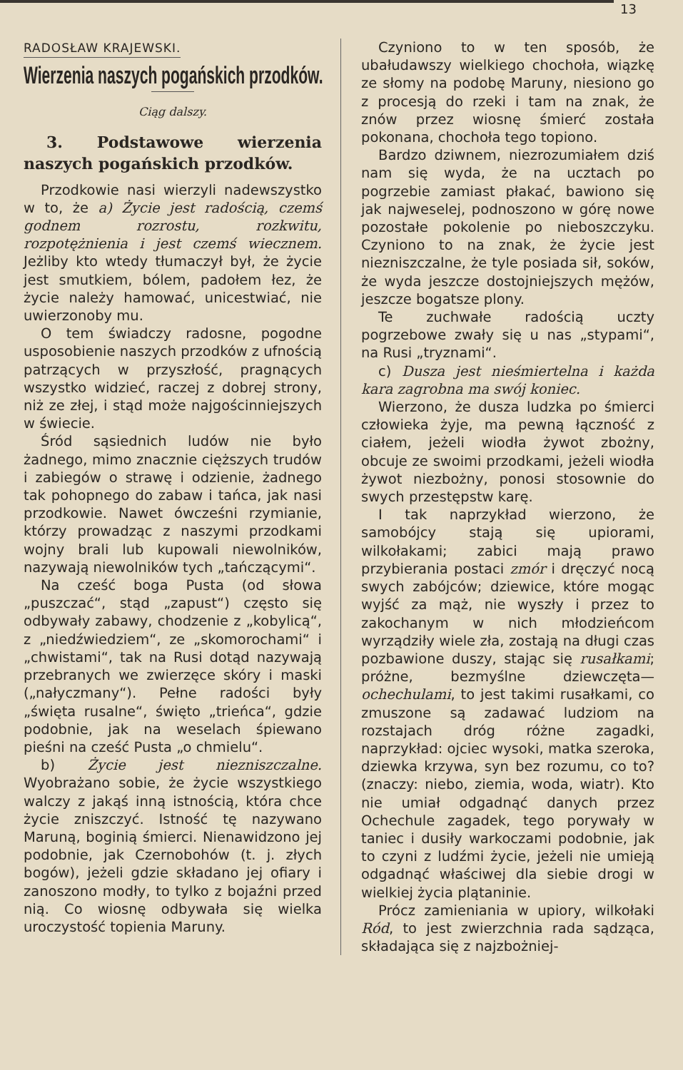13
RADOSŁAW KRAJEWSKI.
Wierzenia naszych pogańskich przodków.
Ciąg dalszy.
3. Podstawowe wierzenia naszych pogańskich przodków.
Przodkowie nasi wierzyli nadewszystko w to, że a) Życie jest radością, czemś godnem rozrostu, rozkwitu, rozpotężnienia i jest czemś wiecznem. Jeżliby kto wtedy tłumaczył był, że życie jest smutkiem, bólem, padołem łez, że życie należy hamować, unicestwiać, nie uwierzonoby mu.
O tem świadczy radosne, pogodne usposobienie naszych przodków z ufnością patrzących w przyszłość, pragnących wszystko widzieć, raczej z dobrej strony, niż ze złej, i stąd może najgościnniejszych w świecie.
Śród sąsiednich ludów nie było żadnego, mimo znacznie cięższych trudów i zabiegów o strawę i odzienie, żadnego tak pohopnego do zabaw i tańca, jak nasi przodkowie. Nawet ówcześni rzymianie, którzy prowadząc z naszymi przodkami wojny brali lub kupowali niewolników, nazywają niewolników tych „tańczącymi“.
Na cześć boga Pusta (od słowa „puszczać“, stąd „zapust“) często się odbywały zabawy, chodzenie z „kobylicą“, z „niedźwiedziem“, ze „skomorochami“ i „chwistami“, tak na Rusi dotąd nazywają przebranych we zwierzęce skóry i maski („nałyczmany“). Pełne radości były „święta rusalne“, święto „trieńca“, gdzie podobnie, jak na weselach śpiewano pieśni na cześć Pusta „o chmielu“.
b) Życie jest niezniszczalne. Wyobrażano sobie, że życie wszystkiego walczy z jakąś inną istnością, która chce życie zniszczyć. Istność tę nazywano Maruną, boginią śmierci. Nienawidzono jej podobnie, jak Czernobohów (t. j. złych bogów), jeżeli gdzie składano jej ofiary i zanoszono modły, to tylko z bojaźni przed nią. Co wiosnę odbywała się wielka uroczystość topienia Maruny.
Czyniono to w ten sposób, że ubałudawszy wielkiego chochoła, wiązkę ze słomy na podobę Maruny, niesiono go z procesją do rzeki i tam na znak, że znów przez wiosnę śmierć została pokonana, chochoła tego topiono.
Bardzo dziwnem, niezrozumiałem dziś nam się wyda, że na ucztach po pogrzebie zamiast płakać, bawiono się jak najweselej, podnoszono w górę nowe pozostałe pokolenie po nieboszczyku. Czyniono to na znak, że życie jest niezniszczalne, że tyle posiada sił, soków, że wyda jeszcze dostojniejszych mężów, jeszcze bogatsze plony.
Te zuchwałe radością uczty pogrzebowe zwały się u nas „stypami“, na Rusi „tryznami“.
c) Dusza jest nieśmiertelna i każda kara zagrobna ma swój koniec.
Wierzono, że dusza ludzka po śmierci człowieka żyje, ma pewną łączność z ciałem, jeżeli wiodła żywot zbożny, obcuje ze swoimi przodkami, jeżeli wiodła żywot niezbożny, ponosi stosownie do swych przestępstw karę.
I tak naprzykład wierzono, że samobójcy stają się upiorami, wilkołakami; zabici mają prawo przybierania postaci zmór i dręczyć nocą swych zabójców; dziewice, które mogąc wyjść za mąż, nie wyszły i przez to zakochanym w nich młodzieńcom wyrządziły wiele zła, zostają na długi czas pozbawione duszy, stając się rusałkami; próżne, bezmyślne dziewczęta—ochechulami, to jest takimi rusałkami, co zmuszone są zadawać ludziom na rozstajach dróg różne zagadki, naprzykład: ojciec wysoki, matka szeroka, dziewka krzywa, syn bez rozumu, co to? (znaczy: niebo, ziemia, woda, wiatr). Kto nie umiał odgadnąć danych przez Ochechule zagadek, tego porywały w taniec i dusiły warkoczami podobnie, jak to czyni z ludźmi życie, jeżeli nie umieją odgadnąć właściwej dla siebie drogi w wielkiej życia plątaninie.
Prócz zamieniania w upiory, wilkołaki Ród, to jest zwierzchnia rada sądząca, składająca się z najzbożniej-